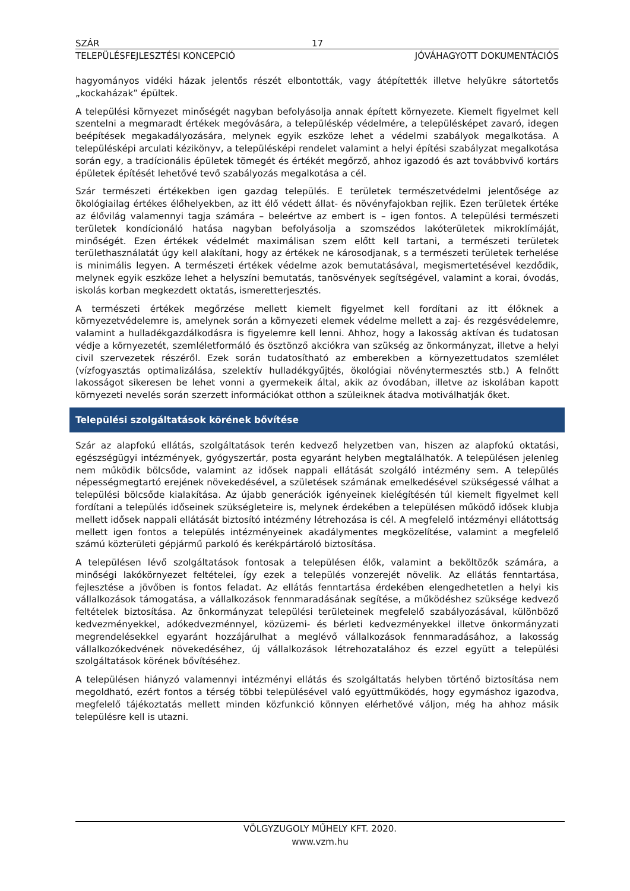SZÁR 17
TELEPÜLÉSFEJLESZTÉSI KONCEPCIÓ JÓVÁHAGYOTT DOKUMENTÁCIÓS
hagyományos vidéki házak jelentős részét elbontották, vagy átépítették illetve helyükre sátortetős „kockaházak” épültek.
A települési környezet minőségét nagyban befolyásolja annak épített környezete. Kiemelt figyelmet kell szentelni a megmaradt értékek megóvására, a településkép védelmére, a településképet zavaró, idegen beépítések megakadályozására, melynek egyik eszköze lehet a védelmi szabályok megalkotása. A településképi arculati kézikönyv, a településképi rendelet valamint a helyi építési szabályzat megalkotása során egy, a tradícionális épületek tömegét és értékét megőrző, ahhoz igazodó és azt továbbvivő kortárs épületek építését lehetővé tevő szabályozás megalkotása a cél.
Szár természeti értékekben igen gazdag település. E területek természetvédelmi jelentősége az ökológiailag értékes élőhelyekben, az itt élő védett állat- és növényfajokban rejlik. Ezen területek értéke az élővilág valamennyi tagja számára – beleértve az embert is – igen fontos. A települési természeti területek kondícionáló hatása nagyban befolyásolja a szomszédos lakóterületek mikroklímáját, minőségét. Ezen értékek védelmét maximálisan szem előtt kell tartani, a természeti területek területhasználatát úgy kell alakítani, hogy az értékek ne károsodjanak, s a természeti területek terhelése is minimális legyen. A természeti értékek védelme azok bemutatásával, megismertetésével kezdődik, melynek egyik eszköze lehet a helyszíni bemutatás, tanösvények segítségével, valamint a korai, óvodás, iskolás korban megkezdett oktatás, ismeretterjesztés.
A természeti értékek megőrzése mellett kiemelt figyelmet kell fordítani az itt élőknek a környezetvédelemre is, amelynek során a környezeti elemek védelme mellett a zaj- és rezgésvédelemre, valamint a hulladékgazdálkodásra is figyelemre kell lenni. Ahhoz, hogy a lakosság aktívan és tudatosan védje a környezetét, szemléletformáló és ösztönző akciókra van szükség az önkormányzat, illetve a helyi civil szervezetek részéről. Ezek során tudatosítható az emberekben a környezettudatos szemlélet (vízfogyasztás optimalizálása, szelektív hulladékgyűjtés, ökológiai növénytermesztés stb.) A felnőtt lakosságot sikeresen be lehet vonni a gyermekeik által, akik az óvodában, illetve az iskolában kapott környezeti nevelés során szerzett információkat otthon a szüleiknek átadva motiválhatják őket.
Települési szolgáltatások körének bővítése
Szár az alapfokú ellátás, szolgáltatások terén kedvező helyzetben van, hiszen az alapfokú oktatási, egészségügyi intézmények, gyógyszertár, posta egyaránt helyben megtalálhatók. A településen jelenleg nem működik bölcsőde, valamint az idősek nappali ellátását szolgáló intézmény sem. A település népességmegtartó erejének növekedésével, a születések számának emelkedésével szükségessé válhat a települési bölcsőde kialakítása. Az újabb generációk igényeinek kielégítésén túl kiemelt figyelmet kell fordítani a település időseinek szükségleteire is, melynek érdekében a településen működő idősek klubja mellett idősek nappali ellátását biztosító intézmény létrehozása is cél. A megfelelő intézményi ellátottság mellett igen fontos a település intézményeinek akadálymentes megközelítése, valamint a megfelelő számú közterületi gépjármű parkoló és kerékpártároló biztosítása.
A településen lévő szolgáltatások fontosak a településen élők, valamint a beköltözők számára, a minőségi lakókörnyezet feltételei, így ezek a település vonzerejét növelik. Az ellátás fenntartása, fejlesztése a jövőben is fontos feladat. Az ellátás fenntartása érdekében elengedhetetlen a helyi kis vállalkozások támogatása, a vállalkozások fennmaradásának segítése, a működéshez szüksége kedvező feltételek biztosítása. Az önkormányzat települési területeinek megfelelő szabályozásával, különböző kedvezményekkel, adókedvezménnyel, közüzemi- és bérleti kedvezményekkel illetve önkormányzati megrendelésekkel egyaránt hozzájárulhat a meglévő vállalkozások fennmaradásához, a lakosság vállalkozókedvének növekedéséhez, új vállalkozások létrehozatalához és ezzel együtt a települési szolgáltatások körének bővítéséhez.
A településen hiányzó valamennyi intézményi ellátás és szolgáltatás helyben történő biztosítása nem megoldható, ezért fontos a térség többi településével való együttműködés, hogy egymáshoz igazodva, megfelelő tájékoztatás mellett minden közfunkció könnyen elérhetővé váljon, még ha ahhoz másik településre kell is utazni.
VÖLGYZUGOLY MŰHELY KFT. 2020.
www.vzm.hu